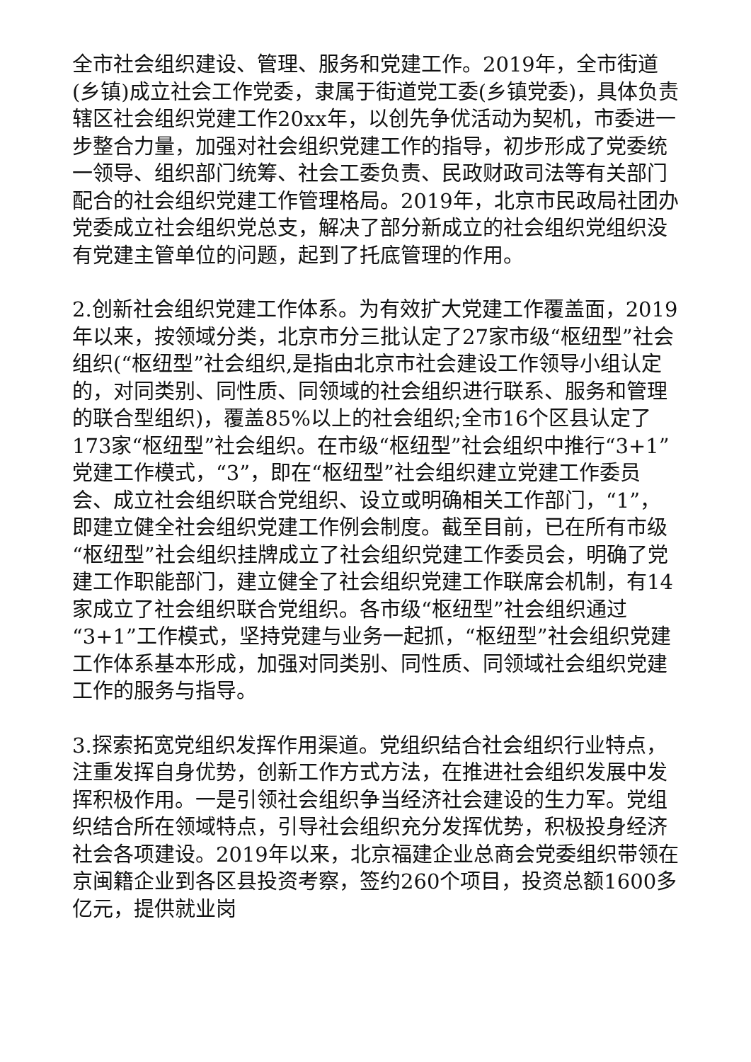全市社会组织建设、管理、服务和党建工作。2019年，全市街道(乡镇)成立社会工作党委，隶属于街道党工委(乡镇党委)，具体负责辖区社会组织党建工作20xx年，以创先争优活动为契机，市委进一步整合力量，加强对社会组织党建工作的指导，初步形成了党委统一领导、组织部门统筹、社会工委负责、民政财政司法等有关部门配合的社会组织党建工作管理格局。2019年，北京市民政局社团办党委成立社会组织党总支，解决了部分新成立的社会组织党组织没有党建主管单位的问题，起到了托底管理的作用。
2.创新社会组织党建工作体系。为有效扩大党建工作覆盖面，2019年以来，按领域分类，北京市分三批认定了27家市级“枢纽型”社会组织(“枢纽型”社会组织,是指由北京市社会建设工作领导小组认定的，对同类别、同性质、同领域的社会组织进行联系、服务和管理的联合型组织)，覆盖85%以上的社会组织;全市16个区县认定了173家“枢纽型”社会组织。在市级“枢纽型”社会组织中推行“3+1”党建工作模式，“3”，即在“枢纽型”社会组织建立党建工作委员会、成立社会组织联合党组织、设立或明确相关工作部门，“1”，即建立健全社会组织党建工作例会制度。截至目前，已在所有市级“枢纽型”社会组织挂牌成立了社会组织党建工作委员会，明确了党建工作职能部门，建立健全了社会组织党建工作联席会机制，有14家成立了社会组织联合党组织。各市级“枢纽型”社会组织通过“3+1”工作模式，坚持党建与业务一起抓，“枢纽型”社会组织党建工作体系基本形成，加强对同类别、同性质、同领域社会组织党建工作的服务与指导。
3.探索拓宽党组织发挥作用渠道。党组织结合社会组织行业特点，注重发挥自身优势，创新工作方式方法，在推进社会组织发展中发挥积极作用。一是引领社会组织争当经济社会建设的生力军。党组织结合所在领域特点，引导社会组织充分发挥优势，积极投身经济社会各项建设。2019年以来，北京福建企业总商会党委组织带领在京闽籍企业到各区县投资考察，签约260个项目，投资总额1600多亿元，提供就业岗